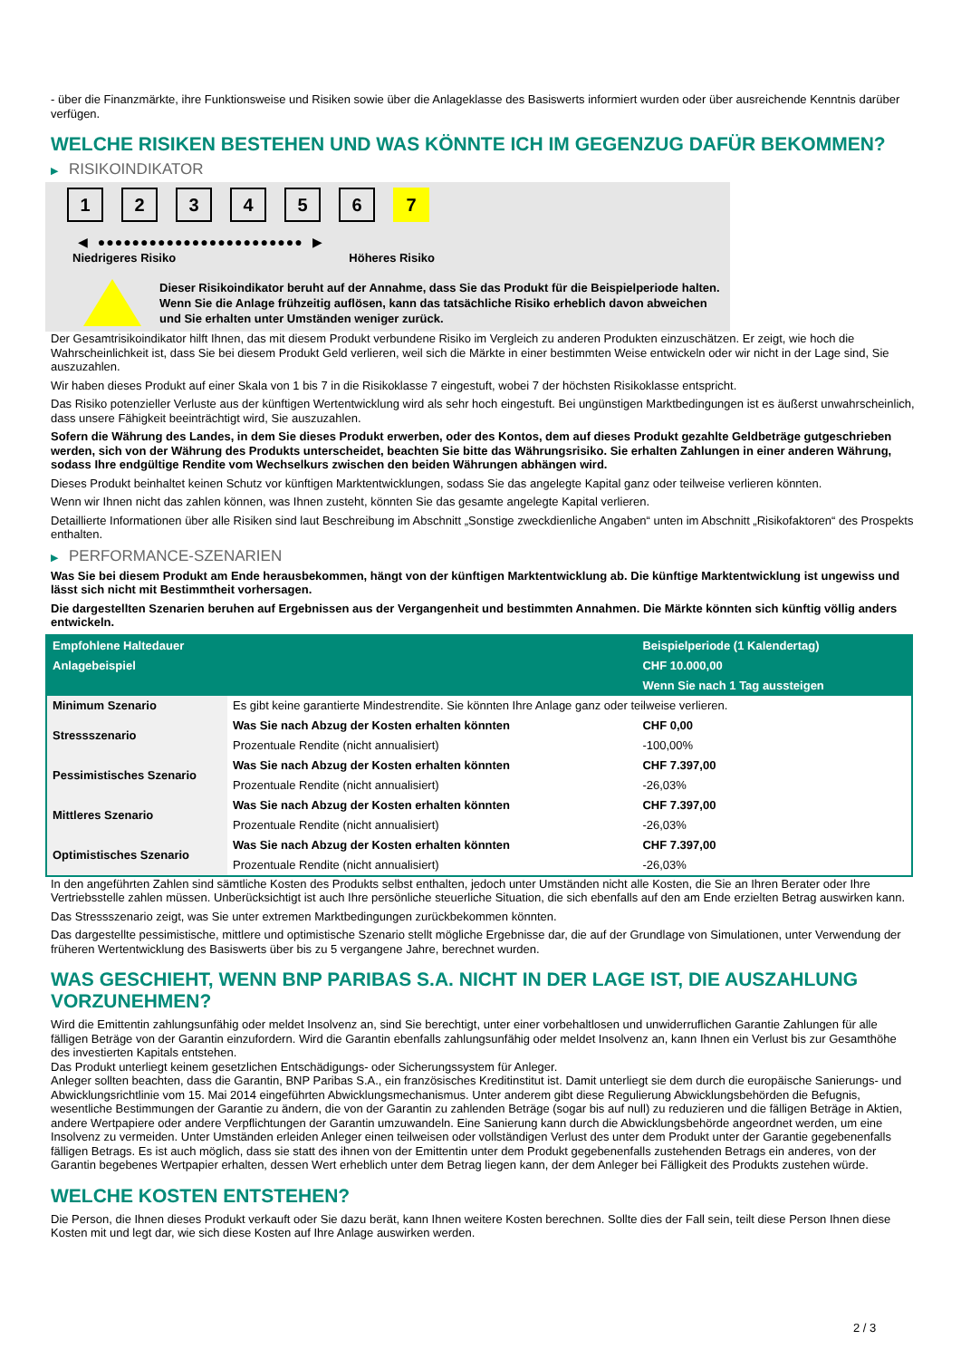- über die Finanzmärkte, ihre Funktionsweise und Risiken sowie über die Anlageklasse des Basiswerts informiert wurden oder über ausreichende Kenntnis darüber verfügen.
WELCHE RISIKEN BESTEHEN UND WAS KÖNNTE ICH IM GEGENZUG DAFÜR BEKOMMEN?
▶ RISIKOINDIKATOR
1 2 3 4 5 6 7
◀ ●●●●●●●●●●●●●●●●●●●●●●●● ▶
Niedrigeres Risiko Höheres Risiko
Dieser Risikoindikator beruht auf der Annahme, dass Sie das Produkt für die Beispielperiode halten.
Wenn Sie die Anlage frühzeitig auflösen, kann das tatsächliche Risiko erheblich davon abweichen und Sie erhalten unter Umständen weniger zurück.
Der Gesamtrisikoindikator hilft Ihnen, das mit diesem Produkt verbundene Risiko im Vergleich zu anderen Produkten einzuschätzen. Er zeigt, wie hoch die Wahrscheinlichkeit ist, dass Sie bei diesem Produkt Geld verlieren, weil sich die Märkte in einer bestimmten Weise entwickeln oder wir nicht in der Lage sind, Sie auszuzahlen.
Wir haben dieses Produkt auf einer Skala von 1 bis 7 in die Risikoklasse 7 eingestuft, wobei 7 der höchsten Risikoklasse entspricht.
Das Risiko potenzieller Verluste aus der künftigen Wertentwicklung wird als sehr hoch eingestuft. Bei ungünstigen Marktbedingungen ist es äußerst unwahrscheinlich, dass unsere Fähigkeit beeinträchtigt wird, Sie auszuzahlen.
Sofern die Währung des Landes, in dem Sie dieses Produkt erwerben, oder des Kontos, dem auf dieses Produkt gezahlte Geldbeträge gutgeschrieben werden, sich von der Währung des Produkts unterscheidet, beachten Sie bitte das Währungsrisiko. Sie erhalten Zahlungen in einer anderen Währung, sodass Ihre endgültige Rendite vom Wechselkurs zwischen den beiden Währungen abhängen wird.
Dieses Produkt beinhaltet keinen Schutz vor künftigen Marktentwicklungen, sodass Sie das angelegte Kapital ganz oder teilweise verlieren könnten.
Wenn wir Ihnen nicht das zahlen können, was Ihnen zusteht, könnten Sie das gesamte angelegte Kapital verlieren.
Detaillierte Informationen über alle Risiken sind laut Beschreibung im Abschnitt „Sonstige zweckdienliche Angaben“ unten im Abschnitt „Risikofaktoren“ des Prospekts enthalten.
▶ PERFORMANCE-SZENARIEN
Was Sie bei diesem Produkt am Ende herausbekommen, hängt von der künftigen Marktentwicklung ab. Die künftige Marktentwicklung ist ungewiss und lässt sich nicht mit Bestimmtheit vorhersagen.
Die dargestellten Szenarien beruhen auf Ergebnissen aus der Vergangenheit und bestimmten Annahmen. Die Märkte könnten sich künftig völlig anders entwickeln.
| Empfohlene Haltedauer | | Beispielperiode (1 Kalendertag) |
| Anlagebeispiel | | CHF 10.000,00 |
| | | Wenn Sie nach 1 Tag aussteigen |
| Minimum Szenario | Es gibt keine garantierte Mindestrendite. Sie könnten Ihre Anlage ganz oder teilweise verlieren. | |
| Stressszenario | Was Sie nach Abzug der Kosten erhalten könnten | CHF 0,00 |
| | Prozentuale Rendite (nicht annualisiert) | -100,00% |
| Pessimistisches Szenario | Was Sie nach Abzug der Kosten erhalten könnten | CHF 7.397,00 |
| | Prozentuale Rendite (nicht annualisiert) | -26,03% |
| Mittleres Szenario | Was Sie nach Abzug der Kosten erhalten könnten | CHF 7.397,00 |
| | Prozentuale Rendite (nicht annualisiert) | -26,03% |
| Optimistisches Szenario | Was Sie nach Abzug der Kosten erhalten könnten | CHF 7.397,00 |
| | Prozentuale Rendite (nicht annualisiert) | -26,03% |
In den angeführten Zahlen sind sämtliche Kosten des Produkts selbst enthalten, jedoch unter Umständen nicht alle Kosten, die Sie an Ihren Berater oder Ihre Vertriebsstelle zahlen müssen. Unberücksichtigt ist auch Ihre persönliche steuerliche Situation, die sich ebenfalls auf den am Ende erzielten Betrag auswirken kann.
Das Stressszenario zeigt, was Sie unter extremen Marktbedingungen zurückbekommen könnten.
Das dargestellte pessimistische, mittlere und optimistische Szenario stellt mögliche Ergebnisse dar, die auf der Grundlage von Simulationen, unter Verwendung der früheren Wertentwicklung des Basiswerts über bis zu 5 vergangene Jahre, berechnet wurden.
WAS GESCHIEHT, WENN BNP PARIBAS S.A. NICHT IN DER LAGE IST, DIE AUSZAHLUNG VORZUNEHMEN?
Wird die Emittentin zahlungsunfähig oder meldet Insolvenz an, sind Sie berechtigt, unter einer vorbehaltlosen und unwiderruflichen Garantie Zahlungen für alle fälligen Beträge von der Garantin einzufordern. Wird die Garantin ebenfalls zahlungsunfähig oder meldet Insolvenz an, kann Ihnen ein Verlust bis zur Gesamthöhe des investierten Kapitals entstehen.
Das Produkt unterliegt keinem gesetzlichen Entschädigungs- oder Sicherungssystem für Anleger.
Anleger sollten beachten, dass die Garantin, BNP Paribas S.A., ein französisches Kreditinstitut ist. Damit unterliegt sie dem durch die europäische Sanierungs- und Abwicklungsrichtlinie vom 15. Mai 2014 eingeführten Abwicklungsmechanismus. Unter anderem gibt diese Regulierung Abwicklungsbehörden die Befugnis, wesentliche Bestimmungen der Garantie zu ändern, die von der Garantin zu zahlenden Beträge (sogar bis auf null) zu reduzieren und die fälligen Beträge in Aktien, andere Wertpapiere oder andere Verpflichtungen der Garantin umzuwandeln. Eine Sanierung kann durch die Abwicklungsbehörde angeordnet werden, um eine Insolvenz zu vermeiden. Unter Umständen erleiden Anleger einen teilweisen oder vollständigen Verlust des unter dem Produkt unter der Garantie gegebenenfalls fälligen Betrags. Es ist auch möglich, dass sie statt des ihnen von der Emittentin unter dem Produkt gegebenenfalls zustehenden Betrags ein anderes, von der Garantin begebenes Wertpapier erhalten, dessen Wert erheblich unter dem Betrag liegen kann, der dem Anleger bei Fälligkeit des Produkts zustehen würde.
WELCHE KOSTEN ENTSTEHEN?
Die Person, die Ihnen dieses Produkt verkauft oder Sie dazu berät, kann Ihnen weitere Kosten berechnen. Sollte dies der Fall sein, teilt diese Person Ihnen diese Kosten mit und legt dar, wie sich diese Kosten auf Ihre Anlage auswirken werden.
2 / 3